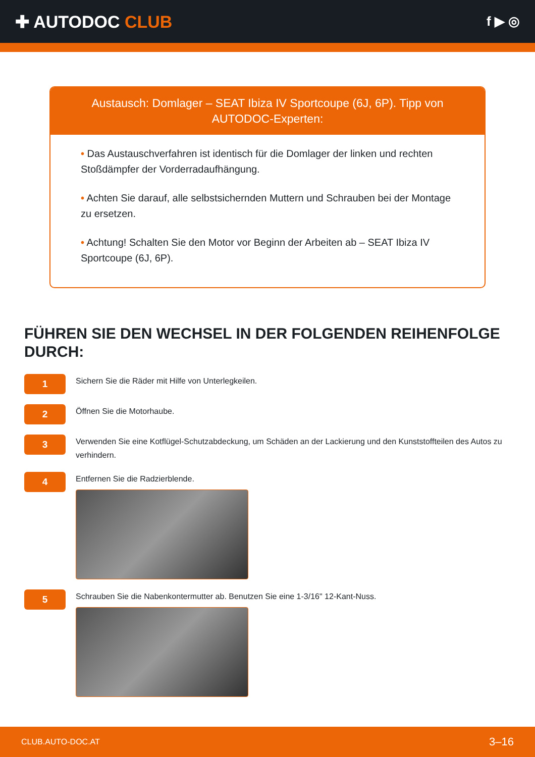✚ AUTODOC CLUB
f ▶ ◎
Austausch: Domlager – SEAT Ibiza IV Sportcoupe (6J, 6P). Tipp von AUTODOC-Experten:
• Das Austauschverfahren ist identisch für die Domlager der linken und rechten Stoßdämpfer der Vorderradaufhängung.
• Achten Sie darauf, alle selbstsichernden Muttern und Schrauben bei der Montage zu ersetzen.
• Achtung! Schalten Sie den Motor vor Beginn der Arbeiten ab – SEAT Ibiza IV Sportcoupe (6J, 6P).
FÜHREN SIE DEN WECHSEL IN DER FOLGENDEN REIHENFOLGE DURCH:
1
Sichern Sie die Räder mit Hilfe von Unterlegkeilen.
2
Öffnen Sie die Motorhaube.
3
Verwenden Sie eine Kotflügel-Schutzabdeckung, um Schäden an der Lackierung und den Kunststoffteilen des Autos zu verhindern.
4
Entfernen Sie die Radzierblende.
5
Schrauben Sie die Nabenkontermutter ab. Benutzen Sie eine 1-3/16" 12-Kant-Nuss.
CLUB.AUTO-DOC.AT 3–16